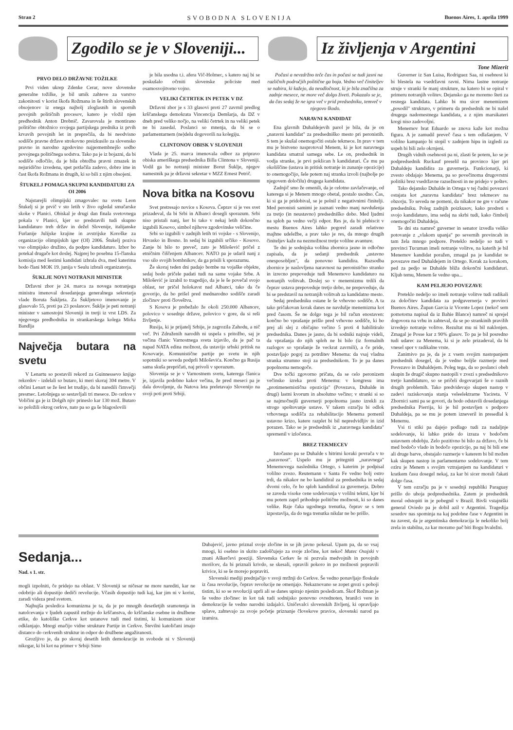Stran 2 SVOBODNA SLOVENIJA Buenos Aires, 1. aprila 1999
Zgodilo se je v Sloveniji... Iz življenja v Argentini
Tone Mizerit
PRVO DELO DRŽAVNE TOŽILKE
Prvi viden ukrep Zdenke Cerar, nove slovenske generalne tožilke, je bil umik zahteve za varstvo zakonitosti v korist škofa Rožmana in še štirih slovenskih obsojencev iz enega najbolj zloglasnih in spornih povojnih političnih procesov, katero je vložil njen predhodnik Anton Drobnič. Zavarovala je montirano politično obtožnico svojega partijskega prednika iz prvih krvavih povojnih let in preprečila, da bi neodvisno sodišče pravne države strokovno preizkusilo za slovensko pravno in narodno zgodovino najpomembnejšo sodbo povojnega političnega sodstva. Tako pa je iz bojazni, da bi sodišče odločilo, da je bila obtožba pravni zmazek in nejuridično izvedena, spet potlačila zadevo, dobro ime in čast škofa Rožmana in drugih, ki so bili z njim obsojeni.
ŠTUKELJ POMAGA SKUPNI KANDIDATURI ZA OI 2006
Najstarejši olimpijski zmagovalec na svetu Leon Štukelj si je prvič v sto letih v živo ogledal smučarske skoke v Planici. Obiskal je drugi dan finala svetovnega pokala v Planici, kjer so predstavili tudi skupno kandidaturo treh držav in dežel Slovenije, italijanske Furlanije Julijske krajine in avstrijske Koroške za organizacijo olimpijskih iger (OI) 2006. Štukelj poziva vso olimpijsko družino, da podpre kandidaturo. Izbor bo potekal drugače kot doslej. Najprej bo posebna 15-članska komisija med šestimi kandidati izbrala dva, med katerima bodo člani MOK 19. junija v Seulu izbrali organizatorja.
ŠUKLJE NOVI NOTRANJI MINISTER
Državni zbor je 24. marca za novega notranjega ministra imenoval dosedanjega generalnega sekretarja vlade Boruta Šukljeta. Za Šukljetovo imenovanje je glasovalo 55, proti pa 23 poslancev. Šuklje je peti notranji minister v samostojni Sloveniji in tretji iz vrst LDS. Za njegovega predhodnika in strankarskega kolega Mirka Bandlja
Največja butara na svetu
V Lenartu so postavili rekord za Guinnessevo knjigo rekordov - izdelali so butaro, ki meri skoraj 304 metre. V občini Lenart se že šest let trudijo, da bi naredili čimvečji presmec. Letošnjega so sestavljali tri mesece. Do cerkve v Voličini ga je iz Dolgih njiv prineslo kar 130 mož. Butaro so položili okrog cerkve, nato pa so ga še blagoslovili
je bila usodna t.i. afera Vič-Holmec, s katero naj bi se poskušalo očrniti slovenske policiste med osamosvojitveno vojno.
VELIKI ČETRTEK IN PETEK V DZ
Državni zbor je s 33 glasovi proti 27 zavrnil predlog krščanskega demokrata Vincencija Demšarja, da DZ v dneh pred veliko nočjo, na veliki četrtek in na veliki petek ne bi zasedal. Poslanci so mnenja, da bi se o parlamentarnem (ne)delu dogovorili na kolegiju.
CLINTONOV OBISK V SLOVENIJI
Vlada je 25. marca imenovala odbor za pripravo obiska ameriškega predsednika Billa Clintona v Sloveniji. Vodil ga bo notranji minister Borut Šuklje, njegov namestnik pa je državni sekretar v MZZ Ernest Petrič.
Nova bitka na Kosovu
Svet pretresajo novice s Kosova. Čeprav si je ves svet prizadeval, da bi Srbi in Albanci dosegli sporazum. Srbi niso pristali nanj, ker bi tako v nekaj letih dokončno izgubili Kosovo, simbol njihove zgodovinske veličine.
Srbi so izgubili v zadnjih letih tri vojske - s Slovenijo, Hrvasko in Bosno. In sedaj bi izgubili srčiko - Kosovo. Zanje bi bilo to preveč, zato je Milošević pričel z etničnim čiščenjem Albancev. NATO pa je udaril nanj z vso silo svojih bombnikov, da ga prisili k sporazumu.
Že skoraj teden dni padajo bombe na vojaške objekte, sedaj bodo pričele padati tudi na same vojake Srbe. A Milošević je izrabil to tragedijo, da je le še povečal svojo oblast, ter pričel holokavst nad Albanci, tako da če govorijo, da bo prišel pred mednarodno sodišče zaradi zločinov proti človeštvu.
S Kosova je prebežalo že okoli 250.000 Albancev, polovico v sosednje države, polovico v gore, da si reši življenje.
Rusija, ki je prijatelj Srbije, je zagrozila Zahodu, a nič več. Pri Združenih narodih ni uspela s pritožbo, saj je večina članic Varnostnega sveta izjavilo, da je pač ta napad NATA edina možnost, da ustavijo srbski pritisk na Kosovarje. Komunistične partije po svetu in njih sopotniki so seveda podprli Miloševića. Končno ga Rusija sama skuša prepričati, naj privoli v sporazum.
Slovenija se je v Varnostnem svetu, katerega članica je, izjavila podobno kakor večina, že pred meseci pa je dala dovoljenje, da Natova leta preletavajo Slovenijo na svoji poti proti Srbiji.
Počasi a nevzdržno teče čas in počasi se tudi jasni na različnih področjih politične ga boja. Vedno več činiteljev se nabira, ki kažejo, da neodločnost, ki je bila značilna za zadnje mesece, ne more več dolgo živeti. Pokazalo se je, da čas sedaj že ne igra več v prid predsedniku, temveč v njegovo škodo.
NARAVNI KANDIDAT
Ena glavnih Duhaldejevih parol je bila, da je on „naravni kandidat" za predsedniško mesto pri peronistih. S tem je skušal onemogočiti ostale tekmece. In prav v tem mu je bistveno nasprotoval Menem, ki je kot naravnega kandidata smatral samega sebe. Le on, predsednik in vodja stranke, je prvi poklican h kandidaturi. Če mu pa okoliščine (ustava in pritisk notranje in zunanje opozicije) to onemogočijo, šele potem naj stranka izvoli (najbolje po njegovem določilu) drugega kandidata.
Zadnjič smo že omenili, da je celotno zavlačevanje, od katerega si je Menem mnogo obetal, postalo usodno. Čas, ki si ga je pridobival, se je polnil z negativnimi činitelji. Med peronisti samimi je zaznati vedno manj navdušenja za tretjo (in neustavno) predsedniško dobo. Med ljudmi na sploh pa vedno večji odpor. Res je, da bi plebiscit v mestu Buenos Aires lahko pogorel zaradi relativno majhne udeležbe, a prav tako je res, da mnogo drugih činiteljev kaže na nezmožnost tretje volilne avanture.
Te dni je sodnijska volilna zbornica jasno in odločno zapisala, da je sedanji predsednik „ustavno onesposobljen", da ponovno kandidira. Razsodba zbornice je naslovljena naravnost na peronistično stranko in izrecno prepoveduje tudi Menemovo kandidaturo na notranjih volitvah. Doslej so v menemizmu trdili da čeprav ustava prepoveduje tretjo dobo, ne prepoveduje, da bi se predstavil na notranjih volitvah za kandidatno mesto.
Sedaj predsedniku ostane le še vrhovno sodišče. A ta tako pričakovan korak danes ne navdušje menemizma kot pred časom. Še ne dolgo tega je bil račun enostaven: končno bo vprašanje prišlo pred vrhovno sodišče, ki bo prej ali slej z običajno večino 5 proti 4 habilitiralo predsednika. Danes je jasno, da bi sodniki najraje videli, da vprašanja do njih sploh ne bi bilo (iz formalnih razlogov so vprašanje že veckrat zavrnili), a če pride, postavljajo pogoj za potrditev Menema: da vsaj vladna stranka strumno stoji za predsednikom. To je pa danes popolnoma nemogoče.
Dve točki zgovorno pričata, da se celo peronizem večinsko izreka proti Menemu: v kongresu ima „protimenemistična opozicija" (Povezava, Duhalde in drugi) lastni kvorum in absolutno večino; v stranki si so se najmočnejši guvernerji popolnoma jasno izrekli za strogo spoštovanje ustave. V takem ozračju bi odlok vrhovnega sodišča za rehabilitacijo Menema pomenil ustavno krizo, katere razplet bi bil nepredvidljiv in izid porazen. Tako se je predsednik iz „naravnega kandidata" spremenil v izločenca.
BREZ TEKMECEV
Istočasno pa se Duhalde s hitrimi koraki povrača v to „naravnost". Uspelo mu je pritegniti „naravnega" Menemovega naslednika Ortego, s katerim je podpisal volilno zvezo. Reutemann v Santa Fe vedno bolj ostro trdi, da nikakor ne bo kandidiral za predsednika in sedaj dvomi celo, če bo sploh kandidiral za guvernerja. Dobro se zaveda visoke cene sodelovanja v volilni tekmi, kjer bi mu potem zaprl prihodnje politične možnosti, ki so danes velike. Raje čaka ugodnega trenutka, čeprav se s tem izpostavlja, da do tega trenutka nikdar ne bo prišlo.
Guverner iz San Luisa, Rodriguez Saa, ni osebnost ki bi blestela na vsedržavni ravni. Nima lastne notranje struje v stranki še manj strukture, na katero bi se opiral v primeru notranjih volitev. Dejansko ga ne moremo šteti za resnega kandidata. Lahko bi mu sicer menemizem „posodil" strukturo, v primeru da predsednik ne bi našel drugega nadomestnega kandidata, a z njim marsikateri krogi niso zadovoljni.
Menemov brat Eduardo se znova kaže kot možna figura. A je zamudil preveč časa s tem odlašanjem. V volilno kampanjo bi stopil v zadnjem hipu in izgledi za uspeh bi bili zelo okrnjeni.
Drugih vidnih osebnosti pa ni, zlasti še potem, ko se je podpredsednik Ruckauf preselil na provinco kjer pri Duhaldeju kandidira za guvernerja. Funkcionarji, ki zvesto obdajajo Menema, pa so povečinoma drugovrstni politiki brez vsedržavne razsežnosti in ne pridejo v poštev.
Tako dejansko Duhalde in Ortega v tej čudni povezavi ostajata kot „naravna kandidata" brez tekmecev na obzorju. To seveda ne pomeni, da nikakor ne gre v račune predsedniku. Poleg zadnjih poizkusov, kako prodreti s svojo kandidaturo, ima sedaj na skrbi tudi, kako čimbolj onemogočiti Duhaldeja.
Te dni sta namreč guverner in senator izvedla veliko potovanje z „vlakom upanja" po severnih provincah in tam žela mnogo podpore. Preteklo nedeljo so tudi v provinci Tucuman imeli notranje volitve, na katerih je bil Menemov kandidat poražen, zmagal pa je kandidat te povezave med Duhaldejem in Ortego. Korak za korakom, ped za pedjo se Duhalde bliža dokončni kandidaturi. Kljub temu, Menem še vedno upa...
KAM PELJEJO POVEZAVE
Preteklo nedeljo so imeli notranje volitve tudi radikali za določitev kandidata za podguvernerja v provinci Buenos Aires. Župan Garcia iz Vicente Lopez (nekoč sem pomotoma napisal da iz Bahie Blance) namreč ni sprejel dogovora na vrhu in zahteval, da se po strankinih pravilih izvedejo notranje volitve. Rezultat mu ni bil naklonjen. Zmagal je Posse kar z 90% glasov. To pa je bil posredno tudi udarec za Menema, ki si je zelo prizadeval, da bi vnesel spor v radikalne vrste.
Zanimivo pa je, da je z vsem svojim nastopanjem predsednik dosegel, da je vedno boljše razmerje med Povezavo in Duhaldejem. Poleg tega, da so poslanci obeh skupin že drugič skupno nastopili v zvezi s predsednikovo tretjo kandidaturo, so se pričeli dogovarjati še o raznih drugih problemih. Tako predvidevajo skupen nastop v zadevi raziskovanja stanja veleelektrarne Yacireta. V Zbornici sami pa se govori, da bodo odstavili dosedanjega predsednika Pierrija, ki je bil postavljen s podporo Duhaldeja, pa se mu je potem izneveril in presedlal k Menemu.
Vsi ti stiki pa dajejo podlago tudi za nadaljnje sodelovanje, ki lahko pride do izraza v bodočem ustavnem obdobju. Zelo pozitivno bi bilo za državo, če bi med bodočo vlado in bodočo opozicijo, pa naj bi bili ene ali druge barve, obstajalo razmerje v katerem bi bil možen kak skupen nastop in parlamentarno sodelovanje. V tem ozìru je Menem s svojim vztrajanjem na kandidaturi v kratkem času dosegel nekaj, za kar bi sicer morali čakati dolgo časa.
V tem ozračju pa je v sosednji republiki Paraguay prišlo do uboja podpredsednika. Zatem je predsednik moral odstopiti in je pobegnil v Brazil. Bivši vstajniški general Oviedo pa je dobil azil v Argentini. Tragedija sosedov nas spominja na kaj podobne čase v Argentini in na zavest, da je argentinska demokracija le nekoliko bolj zrela in stabilna, za kar moramo pač biti Bogu hvaležni.
Sedanja...
Nad. s 1. str.
mogli izpolniti, če pridejo na oblast. V Sloveniji se ničesar ne more narediti, kar ne odobrijo ali dopustijo dediči revolucije. Včasih dopustijo tudi kaj, kar jim ni v korist, zaradi videza pred svetom.
Najhujša posledica komunizma je ta, da je po mnogih desetletjih sramotenja in natolcevanja v ljudeh zapustil mržnjo do krščanstva, do krščanske osebne in družbene etike, do katoliške Cerkve kot ustanove tudi med tistimi, ki komunizem sicer odklanjajo. Mnogi enačijo vidne strukture Partije in Cerkve. Številni katoličani imajo distanco do cerkvenih struktur in odpor do družbene angažiranosti.
Grozljivo je, da po skoraj desetih letih demokracije in svobode ni v Sloveniji nikogar, ki bi kot na primer v Srbiji Simo
Dubajević, javno priznal svoje zločine in se jih javno pokesal. Upam pa, da so vsaj mnogi, ki osebno in skrito zadoščujejo za svoje zločine, kot nekoč Mutec Osojski v znani Aškerčevi poeziji. Slovenska Cerkev še ni pozvala medvojnih in povojnih morilcev, da bi priznali krivdo, se skesali, opravili pokoro in po možnosti popravili krivice, ki se še morejo popraviti.
Slovenski mediji prednjačijo v svoji mržnji do Cerkve. Še vedno ponavljajo floskule iz časa revolucije, čeprav revolucije ne omenjajo. Nekaznovano se zopet grozi s poboji tistim, ki so se revoluciji uprli ali se danes upirajo njenim posledicam. Škof Rožman je še vedno zločinec in kot tak tudi sodnijsko ponovno ovrednoten, branilci vere in demokracije še vedno narodni izdajalci. Uničevalci slovenskih življenj, ki opravljajo splave, zahtevajo za svoje početje priznanje človekove pravice, slovenski narod pa izumira.